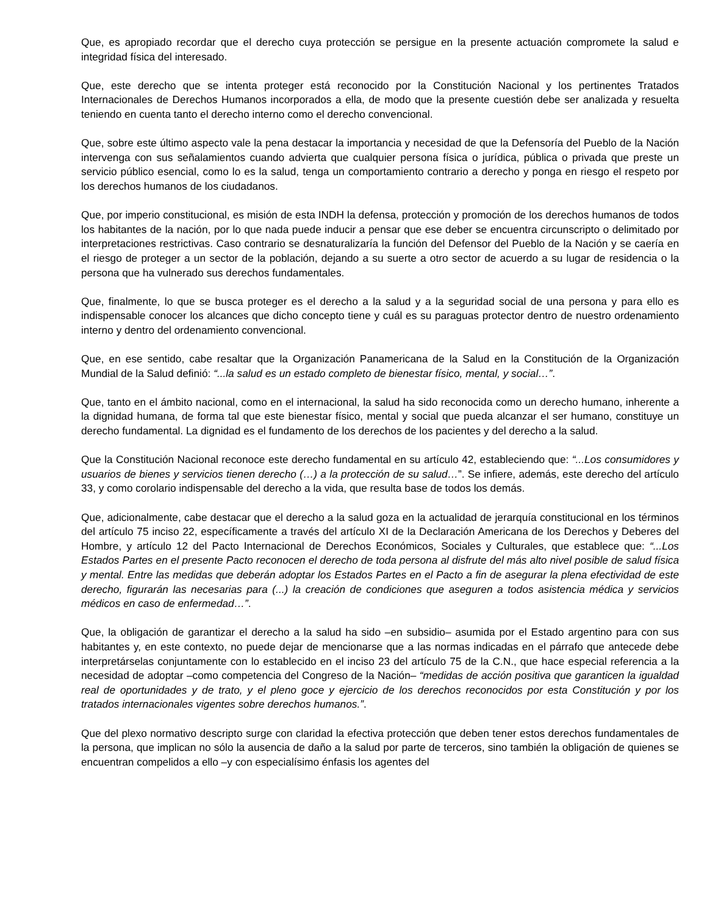Que, es apropiado recordar que el derecho cuya protección se persigue en la presente actuación compromete la salud e integridad física del interesado.
Que, este derecho que se intenta proteger está reconocido por la Constitución Nacional y los pertinentes Tratados Internacionales de Derechos Humanos incorporados a ella, de modo que la presente cuestión debe ser analizada y resuelta teniendo en cuenta tanto el derecho interno como el derecho convencional.
Que, sobre este último aspecto vale la pena destacar la importancia y necesidad de que la Defensoría del Pueblo de la Nación intervenga con sus señalamientos cuando advierta que cualquier persona física o jurídica, pública o privada que preste un servicio público esencial, como lo es la salud, tenga un comportamiento contrario a derecho y ponga en riesgo el respeto por los derechos humanos de los ciudadanos.
Que, por imperio constitucional, es misión de esta INDH la defensa, protección y promoción de los derechos humanos de todos los habitantes de la nación, por lo que nada puede inducir a pensar que ese deber se encuentra circunscripto o delimitado por interpretaciones restrictivas. Caso contrario se desnaturalizaría la función del Defensor del Pueblo de la Nación y se caería en el riesgo de proteger a un sector de la población, dejando a su suerte a otro sector de acuerdo a su lugar de residencia o la persona que ha vulnerado sus derechos fundamentales.
Que, finalmente, lo que se busca proteger es el derecho a la salud y a la seguridad social de una persona y para ello es indispensable conocer los alcances que dicho concepto tiene y cuál es su paraguas protector dentro de nuestro ordenamiento interno y dentro del ordenamiento convencional.
Que, en ese sentido, cabe resaltar que la Organización Panamericana de la Salud en la Constitución de la Organización Mundial de la Salud definió: “...la salud es un estado completo de bienestar físico, mental, y social…”.
Que, tanto en el ámbito nacional, como en el internacional, la salud ha sido reconocida como un derecho humano, inherente a la dignidad humana, de forma tal que este bienestar físico, mental y social que pueda alcanzar el ser humano, constituye un derecho fundamental. La dignidad es el fundamento de los derechos de los pacientes y del derecho a la salud.
Que la Constitución Nacional reconoce este derecho fundamental en su artículo 42, estableciendo que: “...Los consumidores y usuarios de bienes y servicios tienen derecho (…) a la protección de su salud…”. Se infiere, además, este derecho del artículo 33, y como corolario indispensable del derecho a la vida, que resulta base de todos los demás.
Que, adicionalmente, cabe destacar que el derecho a la salud goza en la actualidad de jerarquía constitucional en los términos del artículo 75 inciso 22, específicamente a través del artículo XI de la Declaración Americana de los Derechos y Deberes del Hombre, y artículo 12 del Pacto Internacional de Derechos Económicos, Sociales y Culturales, que establece que: “...Los Estados Partes en el presente Pacto reconocen el derecho de toda persona al disfrute del más alto nivel posible de salud física y mental. Entre las medidas que deberán adoptar los Estados Partes en el Pacto a fin de asegurar la plena efectividad de este derecho, figurarán las necesarias para (...) la creación de condiciones que aseguren a todos asistencia médica y servicios médicos en caso de enfermedad…”.
Que, la obligación de garantizar el derecho a la salud ha sido –en subsidio– asumida por el Estado argentino para con sus habitantes y, en este contexto, no puede dejar de mencionarse que a las normas indicadas en el párrafo que antecede debe interpretárselas conjuntamente con lo establecido en el inciso 23 del artículo 75 de la C.N., que hace especial referencia a la necesidad de adoptar –como competencia del Congreso de la Nación– “medidas de acción positiva que garanticen la igualdad real de oportunidades y de trato, y el pleno goce y ejercicio de los derechos reconocidos por esta Constitución y por los tratados internacionales vigentes sobre derechos humanos.”.
Que del plexo normativo descripto surge con claridad la efectiva protección que deben tener estos derechos fundamentales de la persona, que implican no sólo la ausencia de daño a la salud por parte de terceros, sino también la obligación de quienes se encuentran compelidos a ello –y con especialísimo énfasis los agentes del